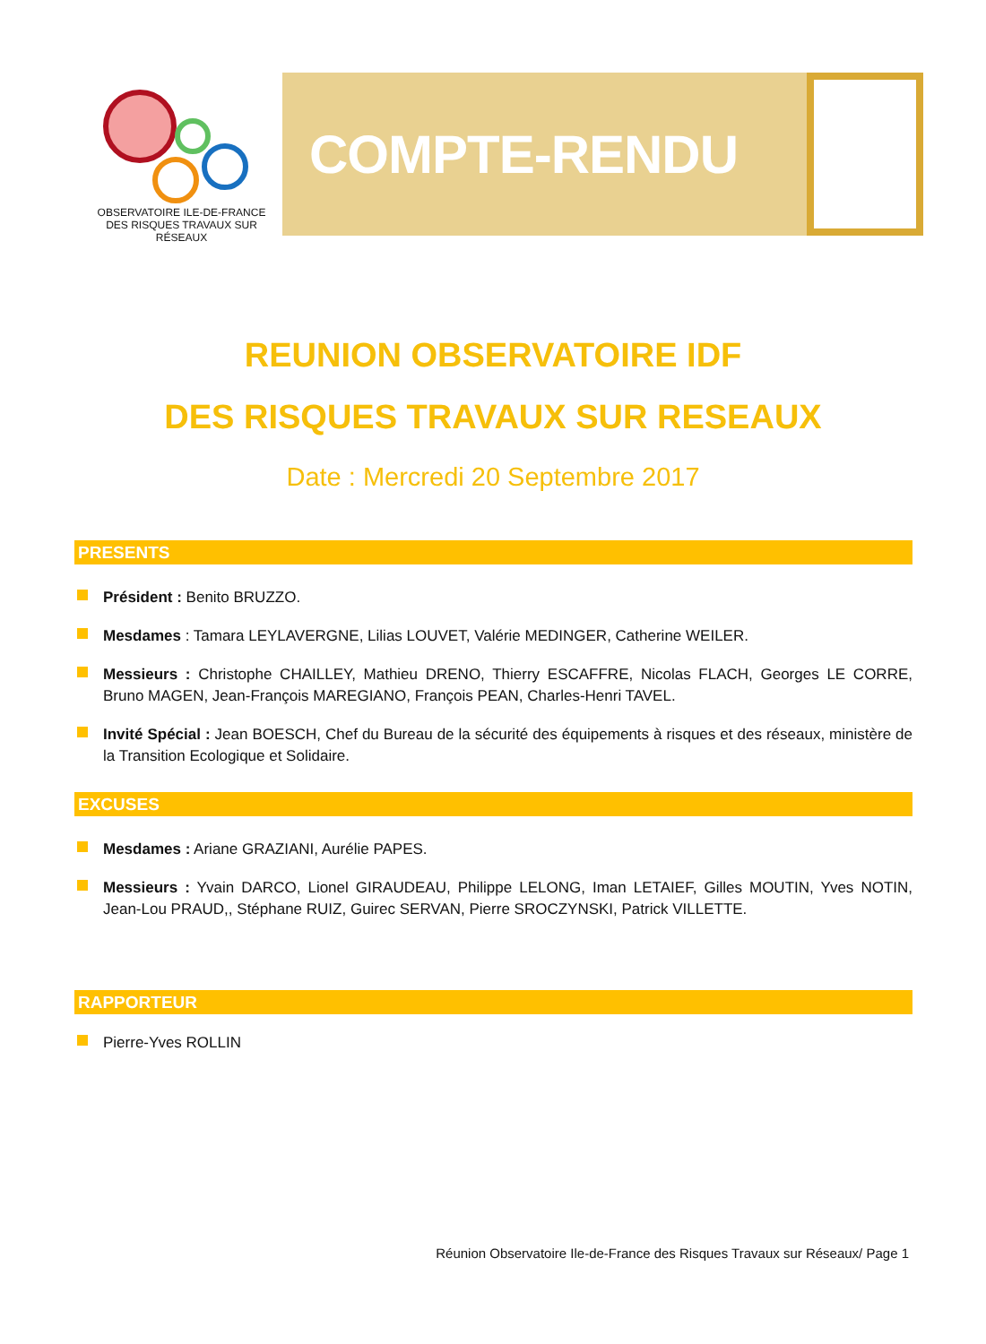OBSERVATOIRE ILE-DE-FRANCE
DES RISQUES TRAVAUX SUR RÉSEAUX
COMPTE-RENDU
REUNION OBSERVATOIRE IDF
DES RISQUES TRAVAUX SUR RESEAUX
Date : Mercredi 20 Septembre 2017
PRESENTS
Président : Benito BRUZZO.
Mesdames : Tamara LEYLAVERGNE, Lilias LOUVET, Valérie MEDINGER, Catherine WEILER.
Messieurs : Christophe CHAILLEY, Mathieu DRENO, Thierry ESCAFFRE, Nicolas FLACH, Georges LE CORRE, Bruno MAGEN, Jean-François MAREGIANO, François PEAN, Charles-Henri TAVEL.
Invité Spécial : Jean BOESCH, Chef du Bureau de la sécurité des équipements à risques et des réseaux, ministère de la Transition Ecologique et Solidaire.
EXCUSES
Mesdames : Ariane GRAZIANI, Aurélie PAPES.
Messieurs : Yvain DARCO, Lionel GIRAUDEAU, Philippe LELONG, Iman LETAIEF, Gilles MOUTIN, Yves NOTIN, Jean-Lou PRAUD,, Stéphane RUIZ, Guirec SERVAN, Pierre SROCZYNSKI, Patrick VILLETTE.
RAPPORTEUR
Pierre-Yves ROLLIN
Réunion Observatoire Ile-de-France des Risques Travaux sur Réseaux/ Page 1